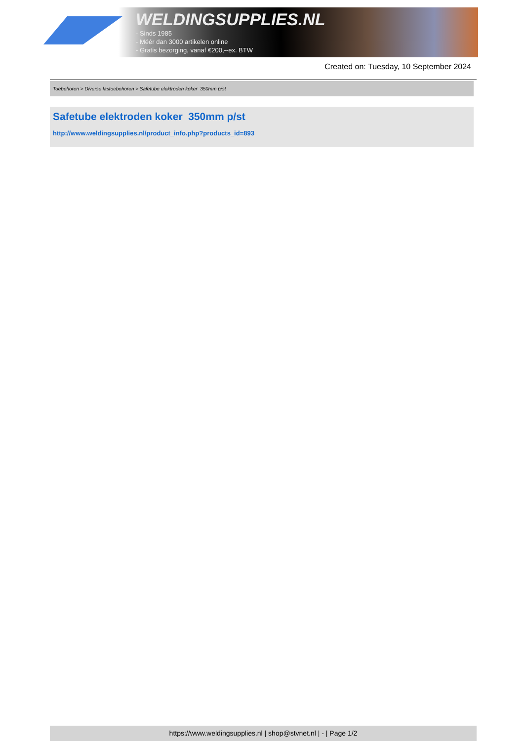WELDINGSUPPLIES.NL
- Sinds 1985
- Méér dan 3000 artikelen online
- Gratis bezorging, vanaf €200,--ex. BTW
Created on: Tuesday, 10 September 2024
Toebehoren > Diverse lastoebehoren > Safetube elektroden koker 350mm p/st
Safetube elektroden koker 350mm p/st
http://www.weldingsupplies.nl/product_info.php?products_id=893
https://www.weldingsupplies.nl | shop@stvnet.nl | - | Page 1/2